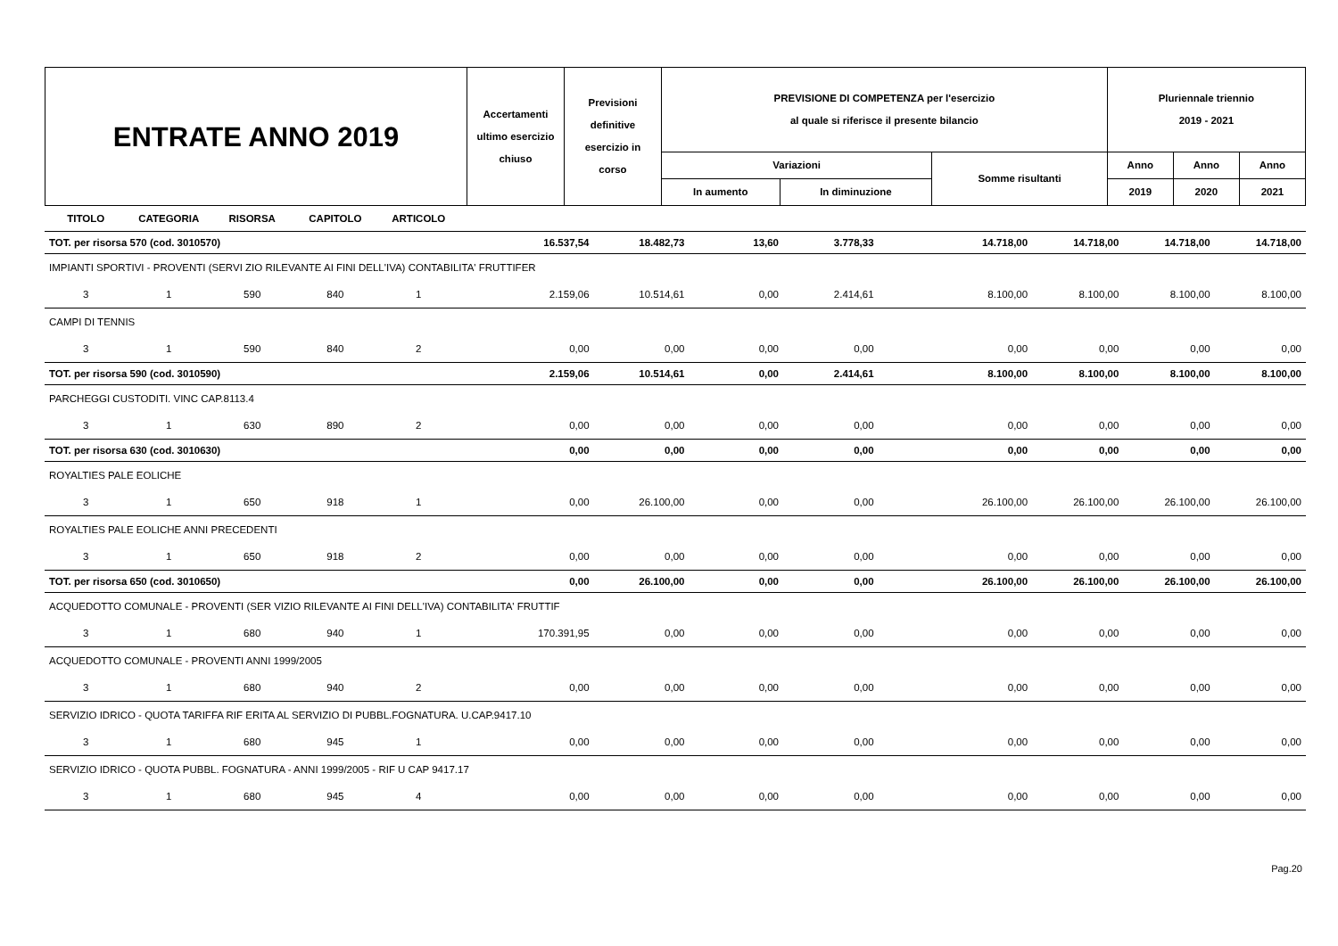| ENTRATE ANNO 2019 | Accertamenti ultimo esercizio chiuso | Previsioni definitive esercizio in corso | PREVISIONE DI COMPETENZA per l'esercizio al quale si riferisce il presente bilancio | | | Pluriennale triennio 2019 - 2021 | | |
| | | | Variazioni | | Somme risultanti | Anno | Anno | Anno |
| | | | In aumento | In diminuzione | | 2019 | 2020 | 2021 |
| TITOLO | CATEGORIA | RISORSA | CAPITOLO | ARTICOLO | | | | | | | | |
| TOT. per risorsa 570 (cod. 3010570) | | | | | 16.537,54 | 18.482,73 | 13,60 | 3.778,33 | 14.718,00 | 14.718,00 | 14.718,00 | 14.718,00 |
| IMPIANTI SPORTIVI - PROVENTI (SERVI ZIO RILEVANTE AI FINI DELL'IVA) CONTABILITA' FRUTTIFER | | | | | | | | | | | | |
| 3 | 1 | 590 | 840 | 1 | 2.159,06 | 10.514,61 | 0,00 | 2.414,61 | 8.100,00 | 8.100,00 | 8.100,00 | 8.100,00 |
| CAMPI DI TENNIS | | | | | | | | | | | | |
| 3 | 1 | 590 | 840 | 2 | 0,00 | 0,00 | 0,00 | 0,00 | 0,00 | 0,00 | 0,00 | 0,00 |
| TOT. per risorsa 590 (cod. 3010590) | | | | | 2.159,06 | 10.514,61 | 0,00 | 2.414,61 | 8.100,00 | 8.100,00 | 8.100,00 | 8.100,00 |
| PARCHEGGI CUSTODITI. VINC CAP.8113.4 | | | | | | | | | | | | |
| 3 | 1 | 630 | 890 | 2 | 0,00 | 0,00 | 0,00 | 0,00 | 0,00 | 0,00 | 0,00 | 0,00 |
| TOT. per risorsa 630 (cod. 3010630) | | | | | 0,00 | 0,00 | 0,00 | 0,00 | 0,00 | 0,00 | 0,00 | 0,00 |
| ROYALTIES PALE EOLICHE | | | | | | | | | | | | |
| 3 | 1 | 650 | 918 | 1 | 0,00 | 26.100,00 | 0,00 | 0,00 | 26.100,00 | 26.100,00 | 26.100,00 | 26.100,00 |
| ROYALTIES PALE EOLICHE ANNI PRECEDENTI | | | | | | | | | | | | |
| 3 | 1 | 650 | 918 | 2 | 0,00 | 0,00 | 0,00 | 0,00 | 0,00 | 0,00 | 0,00 | 0,00 |
| TOT. per risorsa 650 (cod. 3010650) | | | | | 0,00 | 26.100,00 | 0,00 | 0,00 | 26.100,00 | 26.100,00 | 26.100,00 | 26.100,00 |
| ACQUEDOTTO COMUNALE - PROVENTI (SER VIZIO RILEVANTE AI FINI DELL'IVA) CONTABILITA' FRUTTIF | | | | | | | | | | | | |
| 3 | 1 | 680 | 940 | 1 | 170.391,95 | 0,00 | 0,00 | 0,00 | 0,00 | 0,00 | 0,00 | 0,00 |
| ACQUEDOTTO COMUNALE - PROVENTI ANNI 1999/2005 | | | | | | | | | | | | |
| 3 | 1 | 680 | 940 | 2 | 0,00 | 0,00 | 0,00 | 0,00 | 0,00 | 0,00 | 0,00 | 0,00 |
| SERVIZIO IDRICO - QUOTA TARIFFA RIF ERITA AL SERVIZIO DI PUBBL.FOGNATURA. U.CAP.9417.10 | | | | | | | | | | | | |
| 3 | 1 | 680 | 945 | 1 | 0,00 | 0,00 | 0,00 | 0,00 | 0,00 | 0,00 | 0,00 | 0,00 |
| SERVIZIO IDRICO - QUOTA PUBBL. FOGNATURA - ANNI 1999/2005 - RIF U CAP 9417.17 | | | | | | | | | | | | |
| 3 | 1 | 680 | 945 | 4 | 0,00 | 0,00 | 0,00 | 0,00 | 0,00 | 0,00 | 0,00 | 0,00 |
Pag.20